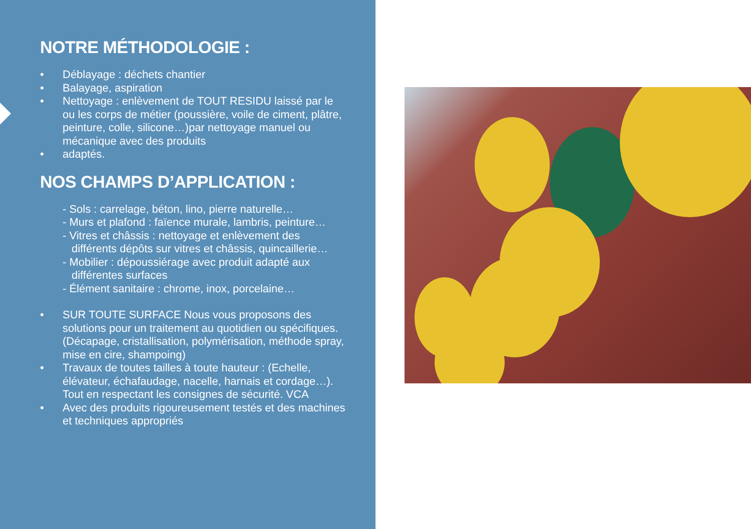NOTRE MÉTHODOLOGIE :
• Déblayage : déchets chantier
• Balayage, aspiration
• Nettoyage : enlèvement de TOUT RESIDU laissé par le ou les corps de métier (poussière, voile de ciment, plâtre, peinture, colle, silicone…)par nettoyage manuel ou mécanique avec des produits
• adaptés.
NOS CHAMPS D’APPLICATION :
- Sols : carrelage, béton, lino, pierre naturelle…
- Murs et plafond : faïence murale, lambris, peinture…
- Vitres et châssis : nettoyage et enlèvement des différents dépôts sur vitres et châssis, quincaillerie…
- Mobilier : dépoussiérage avec produit adapté aux différentes surfaces
- Élément sanitaire : chrome, inox, porcelaine…
• SUR TOUTE SURFACE Nous vous proposons des solutions pour un traitement au quotidien ou spécifiques. (Décapage, cristallisation, polymérisation, méthode spray, mise en cire, shampoing)
• Travaux de toutes tailles à toute hauteur : (Echelle, élévateur, échafaudage, nacelle, harnais et cordage…). Tout en respectant les consignes de sécurité. VCA
• Avec des produits rigoureusement testés et des machines et techniques appropriés